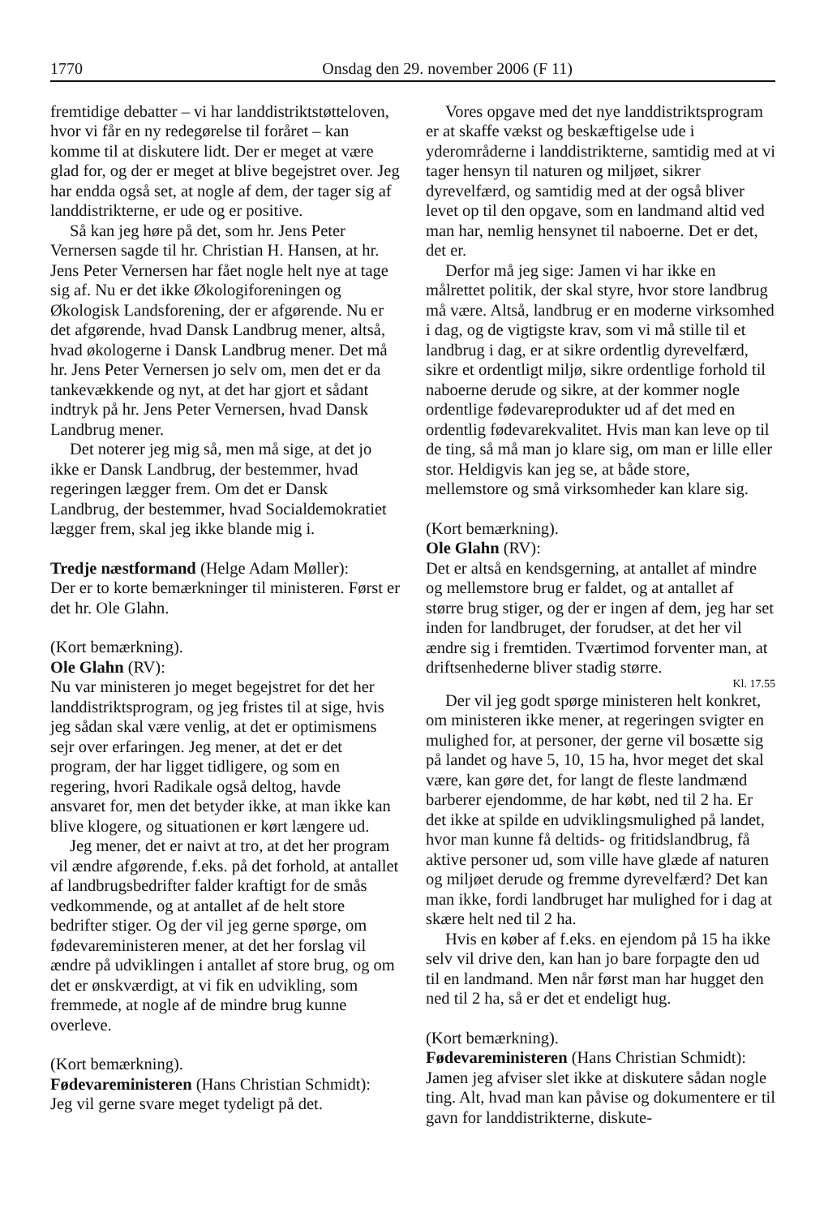1770 Onsdag den 29. november 2006 (F 11)
fremtidige debatter – vi har landdistriktstøtteloven, hvor vi får en ny redegørelse til foråret – kan komme til at diskutere lidt. Der er meget at være glad for, og der er meget at blive begejstret over. Jeg har endda også set, at nogle af dem, der tager sig af landdistrikterne, er ude og er positive.
Så kan jeg høre på det, som hr. Jens Peter Vernersen sagde til hr. Christian H. Hansen, at hr. Jens Peter Vernersen har fået nogle helt nye at tage sig af. Nu er det ikke Økologiforeningen og Økologisk Landsforening, der er afgørende. Nu er det afgørende, hvad Dansk Landbrug mener, altså, hvad økologerne i Dansk Landbrug mener. Det må hr. Jens Peter Vernersen jo selv om, men det er da tankevækkende og nyt, at det har gjort et sådant indtryk på hr. Jens Peter Vernersen, hvad Dansk Landbrug mener.
Det noterer jeg mig så, men må sige, at det jo ikke er Dansk Landbrug, der bestemmer, hvad regeringen lægger frem. Om det er Dansk Landbrug, der bestemmer, hvad Socialdemokratiet lægger frem, skal jeg ikke blande mig i.
Tredje næstformand (Helge Adam Møller):
Der er to korte bemærkninger til ministeren. Først er det hr. Ole Glahn.
(Kort bemærkning).
Ole Glahn (RV):
Nu var ministeren jo meget begejstret for det her landdistriktsprogram, og jeg fristes til at sige, hvis jeg sådan skal være venlig, at det er optimismens sejr over erfaringen. Jeg mener, at det er det program, der har ligget tidligere, og som en regering, hvori Radikale også deltog, havde ansvaret for, men det betyder ikke, at man ikke kan blive klogere, og situationen er kørt længere ud.
Jeg mener, det er naivt at tro, at det her program vil ændre afgørende, f.eks. på det forhold, at antallet af landbrugsbedrifter falder kraftigt for de smås vedkommende, og at antallet af de helt store bedrifter stiger. Og der vil jeg gerne spørge, om fødevareministeren mener, at det her forslag vil ændre på udviklingen i antallet af store brug, og om det er ønskværdigt, at vi fik en udvikling, som fremmede, at nogle af de mindre brug kunne overleve.
(Kort bemærkning).
Fødevareministeren (Hans Christian Schmidt):
Jeg vil gerne svare meget tydeligt på det.
Vores opgave med det nye landdistriktsprogram er at skaffe vækst og beskæftigelse ude i yderområderne i landdistrikterne, samtidig med at vi tager hensyn til naturen og miljøet, sikrer dyrevelfærd, og samtidig med at der også bliver levet op til den opgave, som en landmand altid ved man har, nemlig hensynet til naboerne. Det er det, det er.
Derfor må jeg sige: Jamen vi har ikke en målrettet politik, der skal styre, hvor store landbrug må være. Altså, landbrug er en moderne virksomhed i dag, og de vigtigste krav, som vi må stille til et landbrug i dag, er at sikre ordentlig dyrevelfærd, sikre et ordentligt miljø, sikre ordentlige forhold til naboerne derude og sikre, at der kommer nogle ordentlige fødevareprodukter ud af det med en ordentlig fødevarekvalitet. Hvis man kan leve op til de ting, så må man jo klare sig, om man er lille eller stor. Heldigvis kan jeg se, at både store, mellemstore og små virksomheder kan klare sig.
(Kort bemærkning).
Ole Glahn (RV):
Det er altså en kendsgerning, at antallet af mindre og mellemstore brug er faldet, og at antallet af større brug stiger, og der er ingen af dem, jeg har set inden for landbruget, der forudser, at det her vil ændre sig i fremtiden. Tværtimod forventer man, at driftsenhederne bliver stadig større.
Kl. 17.55
Der vil jeg godt spørge ministeren helt konkret, om ministeren ikke mener, at regeringen svigter en mulighed for, at personer, der gerne vil bosætte sig på landet og have 5, 10, 15 ha, hvor meget det skal være, kan gøre det, for langt de fleste landmænd barberer ejendomme, de har købt, ned til 2 ha. Er det ikke at spilde en udviklingsmulighed på landet, hvor man kunne få deltids- og fritidslandbrug, få aktive personer ud, som ville have glæde af naturen og miljøet derude og fremme dyrevelfærd? Det kan man ikke, fordi landbruget har mulighed for i dag at skære helt ned til 2 ha.
Hvis en køber af f.eks. en ejendom på 15 ha ikke selv vil drive den, kan han jo bare forpagte den ud til en landmand. Men når først man har hugget den ned til 2 ha, så er det et endeligt hug.
(Kort bemærkning).
Fødevareministeren (Hans Christian Schmidt):
Jamen jeg afviser slet ikke at diskutere sådan nogle ting. Alt, hvad man kan påvise og dokumentere er til gavn for landdistrikterne, diskute-